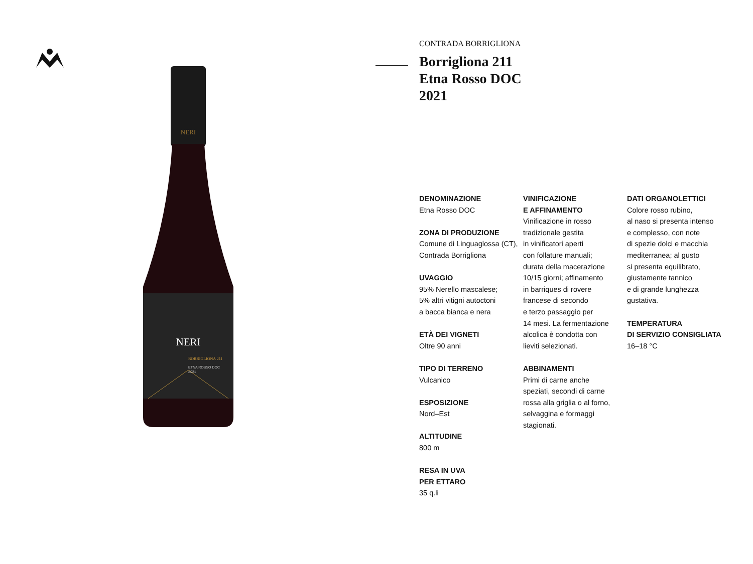NERI
NERI
BORRIGLIONA 211
ETNA ROSSO DOC
2021
CONTRADA BORRIGLIONA
Borrigliona 211
Etna Rosso DOC
2021
DENOMINAZIONE
Etna Rosso DOC
ZONA DI PRODUZIONE
Comune di Linguaglossa (CT), Contrada Borrigliona
UVAGGIO
95% Nerello mascalese;
5% altri vitigni autoctoni
a bacca bianca e nera
ETÀ DEI VIGNETI
Oltre 90 anni
TIPO DI TERRENO
Vulcanico
ESPOSIZIONE
Nord–Est
ALTITUDINE
800 m
RESA IN UVA
PER ETTARO
35 q.li
VINIFICAZIONE
E AFFINAMENTO
Vinificazione in rosso
tradizionale gestita
in vinificatori aperti
con follature manuali;
durata della macerazione
10/15 giorni; affinamento
in barriques di rovere
francese di secondo
e terzo passaggio per
14 mesi. La fermentazione
alcolica è condotta con
lieviti selezionati.
ABBINAMENTI
Primi di carne anche
speziati, secondi di carne
rossa alla griglia o al forno,
selvaggina e formaggi
stagionati.
DATI ORGANOLETTICI
Colore rosso rubino,
al naso si presenta intenso
e complesso, con note
di spezie dolci e macchia
mediterranea; al gusto
si presenta equilibrato,
giustamente tannico
e di grande lunghezza
gustativa.
TEMPERATURA
DI SERVIZIO CONSIGLIATA
16–18 °C